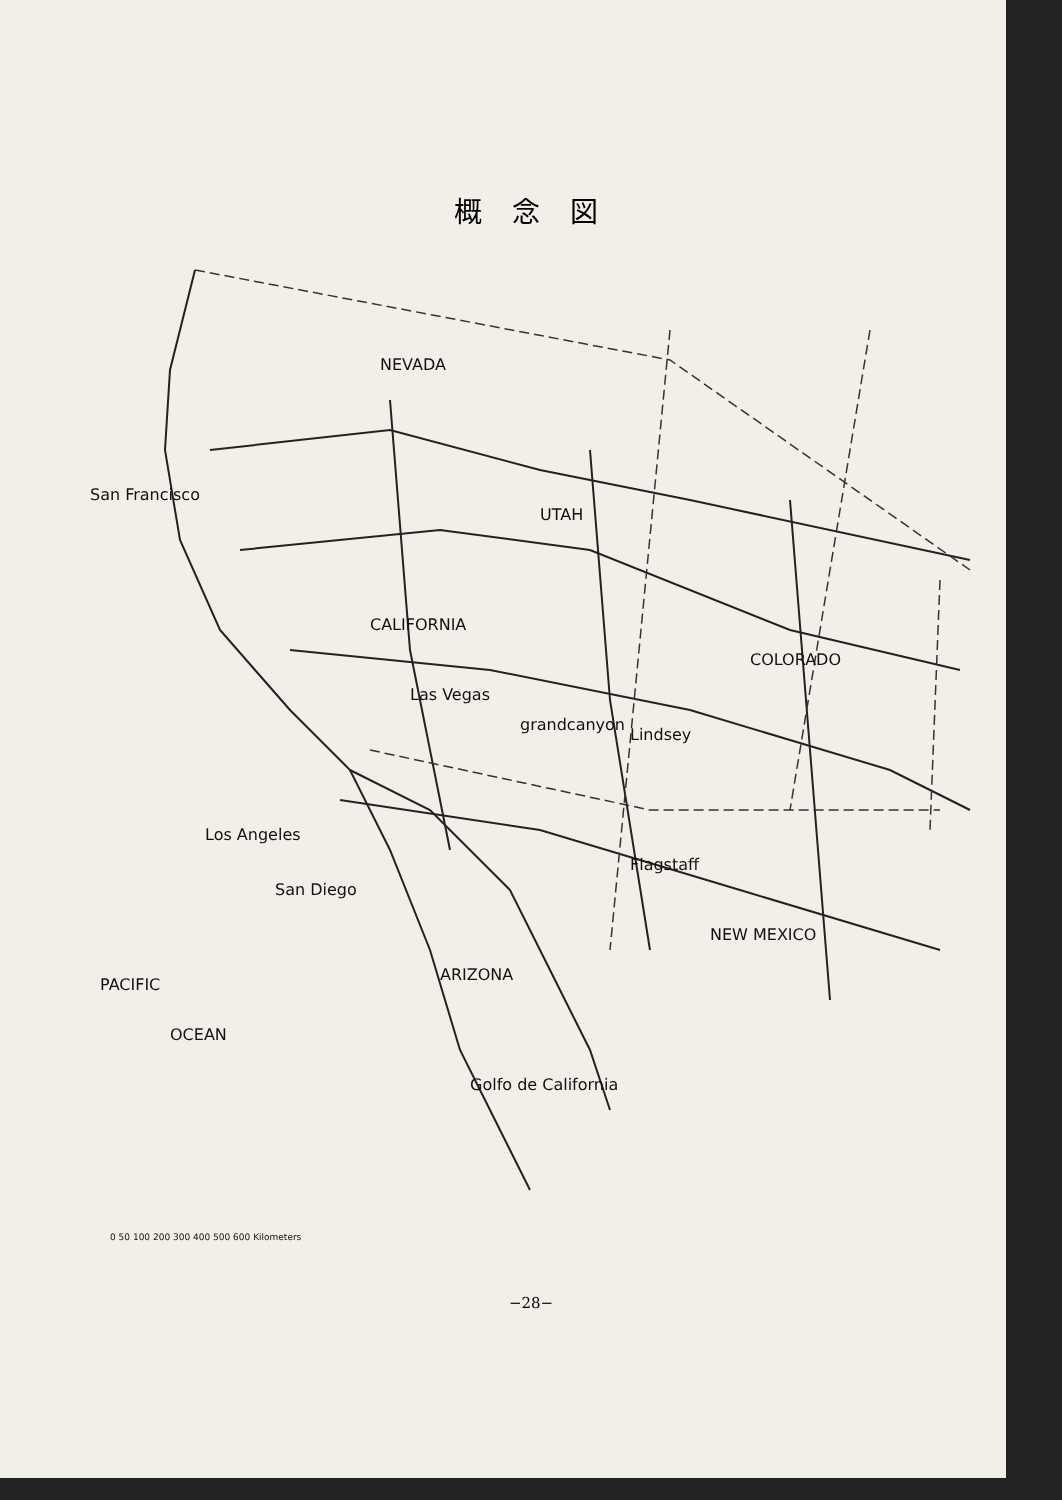概念図
NEVADA
UTAH
CALIFORNIA
COLORADO
San Francisco
Los Angeles
San Diego
NEW MEXICO
ARIZONA
PACIFIC
OCEAN
Golfo de California
Las Vegas
grandcanyon
Lindsey
Flagstaff
0 50 100 200 300 400 500 600 Kilometers
−28−